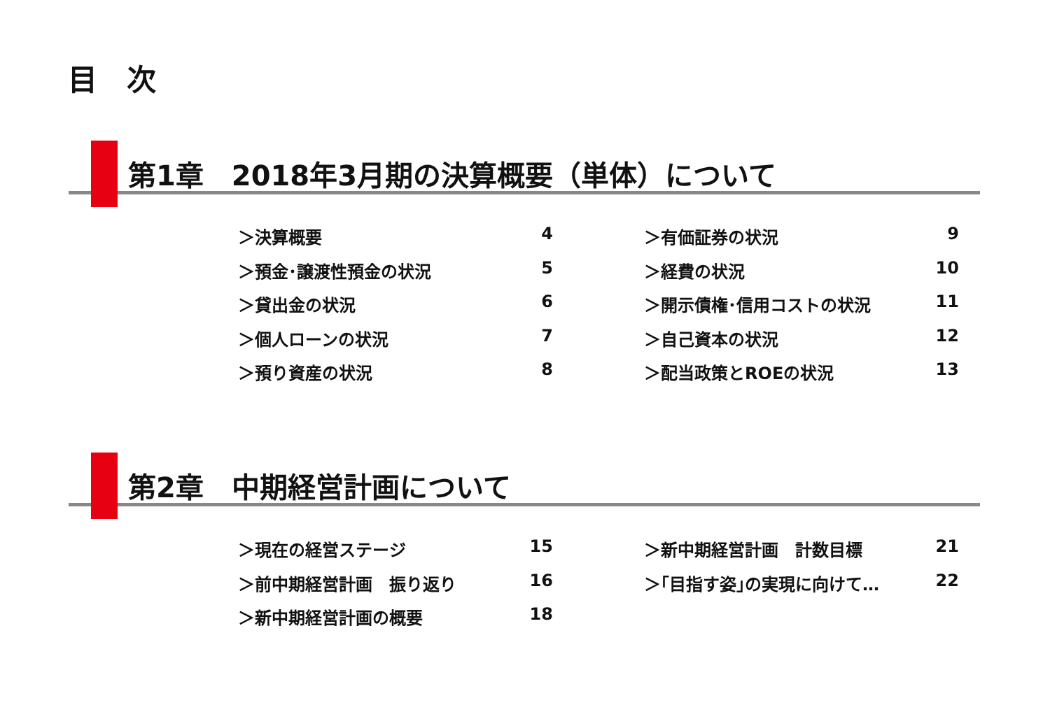目　次
第1章　2018年3月期の決算概要（単体）について
＞決算概要 4
＞預金･譲渡性預金の状況 5
＞貸出金の状況 6
＞個人ローンの状況 7
＞預り資産の状況 8
＞有価証券の状況 9
＞経費の状況 10
＞開示債権･信用コストの状況 11
＞自己資本の状況 12
＞配当政策とROEの状況 13
第2章　中期経営計画について
＞現在の経営ステージ 15
＞前中期経営計画　振り返り 16
＞新中期経営計画の概要 18
＞新中期経営計画　計数目標 21
＞｢目指す姿｣の実現に向けて… 22